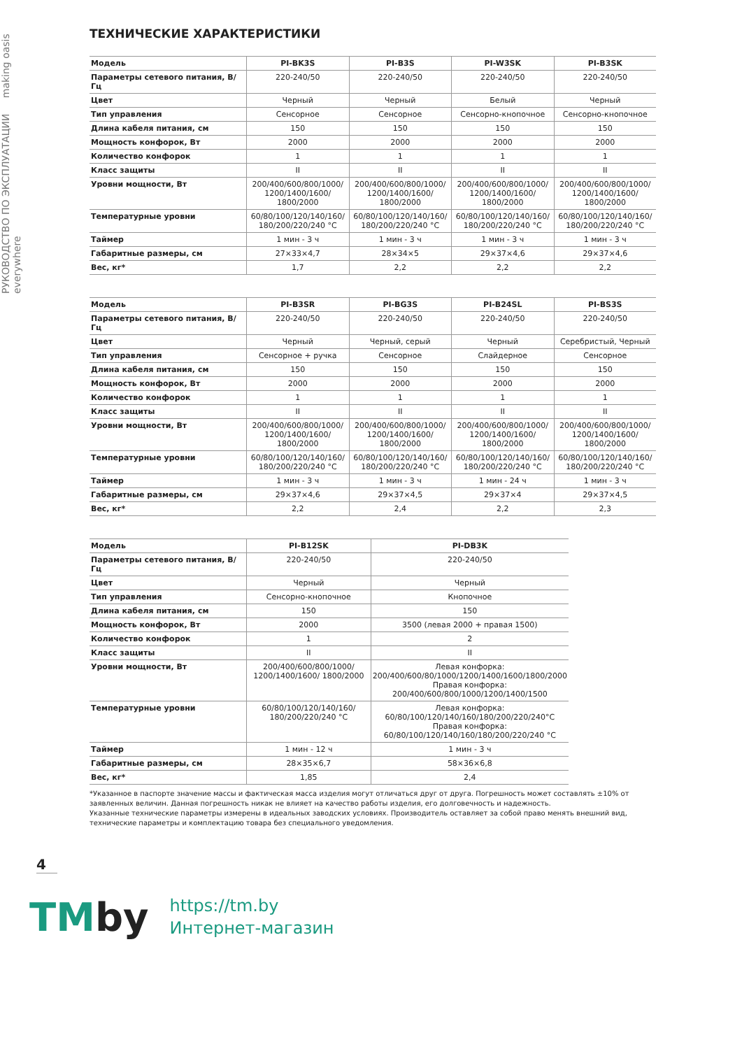РУКОВОДСТВО ПО ЭКСПЛУАТАЦИИ making oasis everywhere
ТЕХНИЧЕСКИЕ ХАРАКТЕРИСТИКИ
| Модель | PI-BK3S | PI-B3S | PI-W3SK | PI-B3SK |
| Параметры сетевого питания, В/Гц | 220-240/50 | 220-240/50 | 220-240/50 | 220-240/50 |
| Цвет | Черный | Черный | Белый | Черный |
| Тип управления | Сенсорное | Сенсорное | Сенсорно-кнопочное | Сенсорно-кнопочное |
| Длина кабеля питания, см | 150 | 150 | 150 | 150 |
| Мощность конфорок, Вт | 2000 | 2000 | 2000 | 2000 |
| Количество конфорок | 1 | 1 | 1 | 1 |
| Класс защиты | II | II | II | II |
| Уровни мощности, Вт | 200/400/600/800/1000/ 1200/1400/1600/ 1800/2000 | 200/400/600/800/1000/ 1200/1400/1600/ 1800/2000 | 200/400/600/800/1000/ 1200/1400/1600/ 1800/2000 | 200/400/600/800/1000/ 1200/1400/1600/ 1800/2000 |
| Температурные уровни | 60/80/100/120/140/160/ 180/200/220/240 °C | 60/80/100/120/140/160/ 180/200/220/240 °C | 60/80/100/120/140/160/ 180/200/220/240 °C | 60/80/100/120/140/160/ 180/200/220/240 °C |
| Таймер | 1 мин - 3 ч | 1 мин - 3 ч | 1 мин - 3 ч | 1 мин - 3 ч |
| Габаритные размеры, см | 27×33×4,7 | 28×34×5 | 29×37×4,6 | 29×37×4,6 |
| Вес, кг* | 1,7 | 2,2 | 2,2 | 2,2 |
| Модель | PI-B3SR | PI-BG3S | PI-B24SL | PI-BS3S |
| Параметры сетевого питания, В/Гц | 220-240/50 | 220-240/50 | 220-240/50 | 220-240/50 |
| Цвет | Черный | Черный, серый | Черный | Серебристый, Черный |
| Тип управления | Сенсорное + ручка | Сенсорное | Слайдерное | Сенсорное |
| Длина кабеля питания, см | 150 | 150 | 150 | 150 |
| Мощность конфорок, Вт | 2000 | 2000 | 2000 | 2000 |
| Количество конфорок | 1 | 1 | 1 | 1 |
| Класс защиты | II | II | II | II |
| Уровни мощности, Вт | 200/400/600/800/1000/ 1200/1400/1600/ 1800/2000 | 200/400/600/800/1000/ 1200/1400/1600/ 1800/2000 | 200/400/600/800/1000/ 1200/1400/1600/ 1800/2000 | 200/400/600/800/1000/ 1200/1400/1600/ 1800/2000 |
| Температурные уровни | 60/80/100/120/140/160/ 180/200/220/240 °C | 60/80/100/120/140/160/ 180/200/220/240 °C | 60/80/100/120/140/160/ 180/200/220/240 °C | 60/80/100/120/140/160/ 180/200/220/240 °C |
| Таймер | 1 мин - 3 ч | 1 мин - 3 ч | 1 мин - 24 ч | 1 мин - 3 ч |
| Габаритные размеры, см | 29×37×4,6 | 29×37×4,5 | 29×37×4 | 29×37×4,5 |
| Вес, кг* | 2,2 | 2,4 | 2,2 | 2,3 |
| Модель | PI-B12SK | PI-DB3K |
| Параметры сетевого питания, В/Гц | 220-240/50 | 220-240/50 |
| Цвет | Черный | Черный |
| Тип управления | Сенсорно-кнопочное | Кнопочное |
| Длина кабеля питания, см | 150 | 150 |
| Мощность конфорок, Вт | 2000 | 3500 (левая 2000 + правая 1500) |
| Количество конфорок | 1 | 2 |
| Класс защиты | II | II |
| Уровни мощности, Вт | 200/400/600/800/1000/ 1200/1400/1600/ 1800/2000 | Левая конфорка: 200/400/600/80/1000/1200/1400/1600/1800/2000 Правая конфорка: 200/400/600/800/1000/1200/1400/1500 |
| Температурные уровни | 60/80/100/120/140/160/ 180/200/220/240 °C | Левая конфорка: 60/80/100/120/140/160/180/200/220/240°C Правая конфорка: 60/80/100/120/140/160/180/200/220/240 °C |
| Таймер | 1 мин - 12 ч | 1 мин - 3 ч |
| Габаритные размеры, см | 28×35×6,7 | 58×36×6,8 |
| Вес, кг* | 1,85 | 2,4 |
*Указанное в паспорте значение массы и фактическая масса изделия могут отличаться друг от друга. Погрешность может составлять ±10% от заявленных величин. Данная погрешность никак не влияет на качество работы изделия, его долговечность и надежность.
Указанные технические параметры измерены в идеальных заводских условиях. Производитель оставляет за собой право менять внешний вид, технические параметры и комплектацию товара без специального уведомления.
4
TMby
https://tm.by
Интернет-магазин